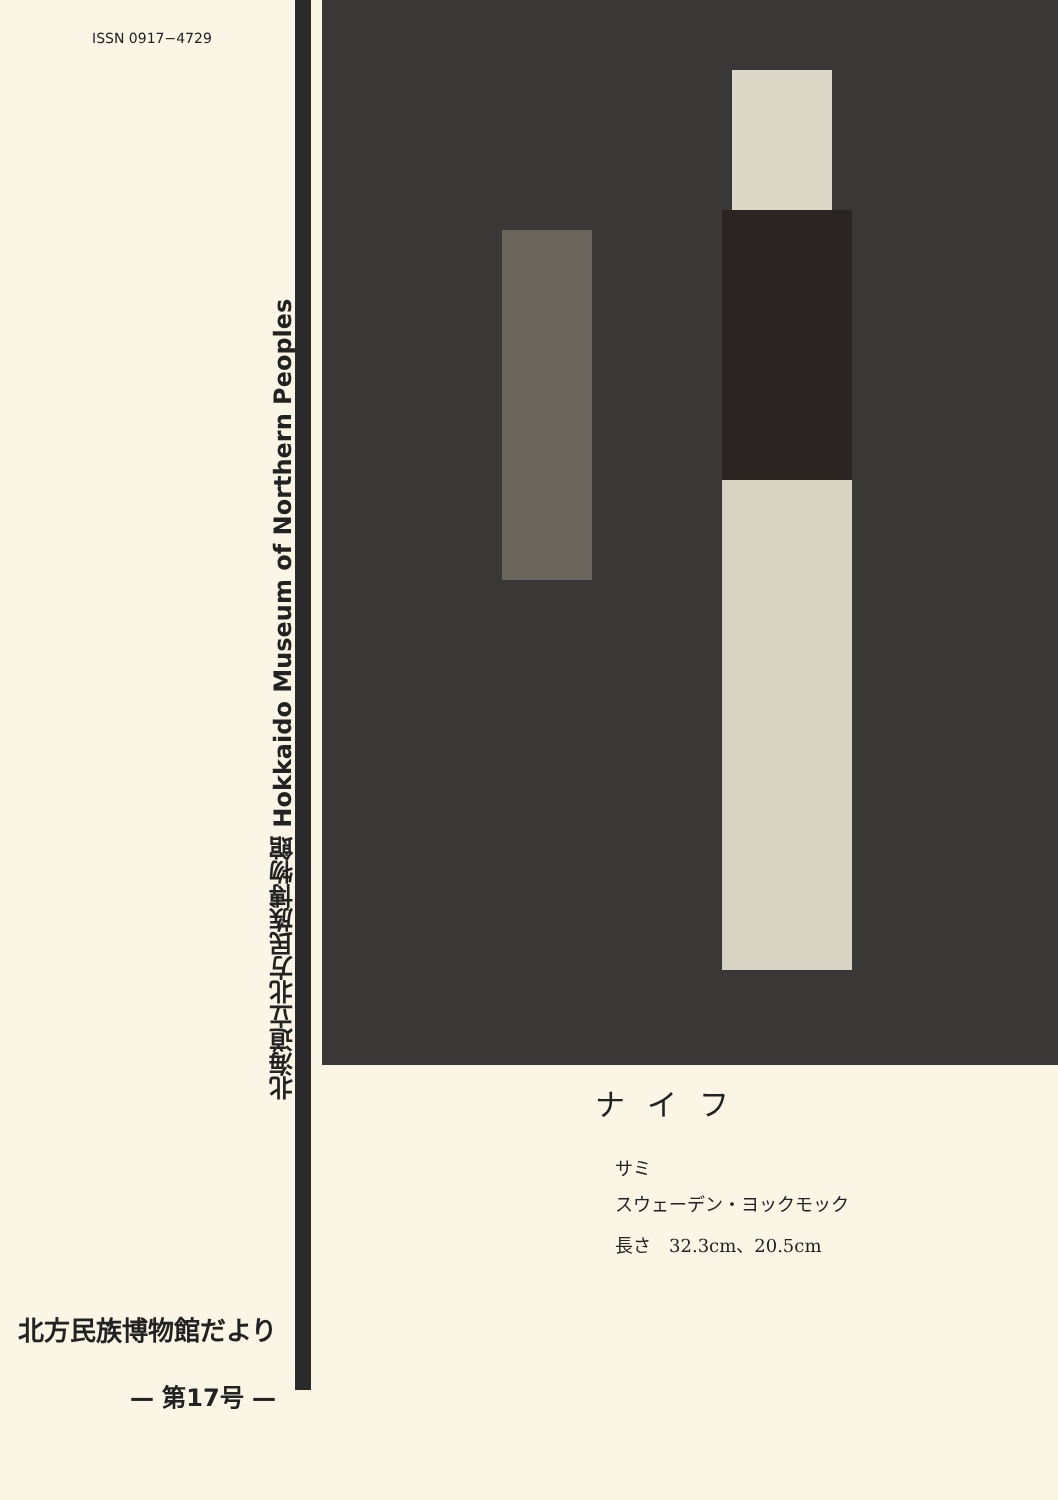ISSN 0917−4729
北海道立北方民族博物館 Hokkaido Museum of Northern Peoples
北方民族博物館だより
— 第17号 —
ナイフ
サミ
スウェーデン・ヨックモック
長さ　32.3cm、20.5cm